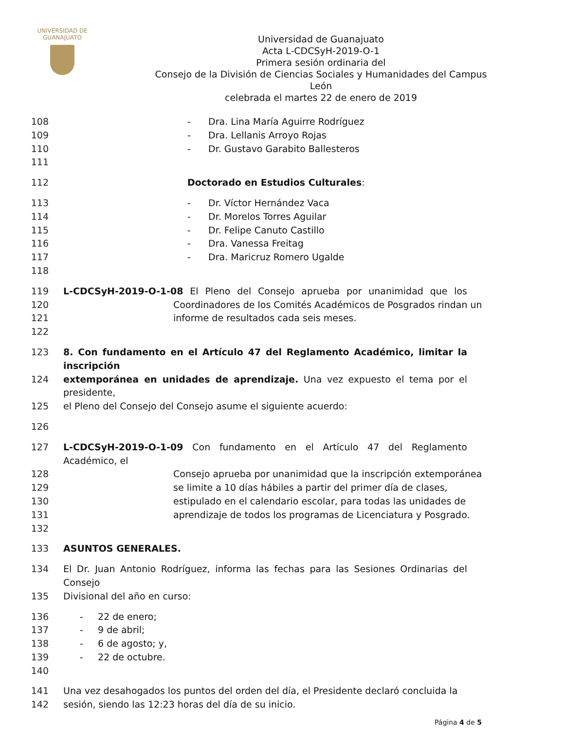UNIVERSIDAD DE
GUANAJUATO
Universidad de Guanajuato
Acta L-CDCSyH-2019-O-1
Primera sesión ordinaria del
Consejo de la División de Ciencias Sociales y Humanidades del Campus León
celebrada el martes 22 de enero de 2019
108 - Dra. Lina María Aguirre Rodríguez
109 - Dra. Lellanis Arroyo Rojas
110 - Dr. Gustavo Garabito Ballesteros
111
112 Doctorado en Estudios Culturales:
113 - Dr. Víctor Hernández Vaca
114 - Dr. Morelos Torres Aguilar
115 - Dr. Felipe Canuto Castillo
116 - Dra. Vanessa Freitag
117 - Dra. Maricruz Romero Ugalde
118
119 L-CDCSyH-2019-O-1-08 El Pleno del Consejo aprueba por unanimidad que los
120 Coordinadores de los Comités Académicos de Posgrados rindan un
121 informe de resultados cada seis meses.
122
123 8. Con fundamento en el Artículo 47 del Reglamento Académico, limitar la inscripción
124 extemporánea en unidades de aprendizaje. Una vez expuesto el tema por el presidente,
125 el Pleno del Consejo del Consejo asume el siguiente acuerdo:
126
127 L-CDCSyH-2019-O-1-09 Con fundamento en el Artículo 47 del Reglamento Académico, el
128 Consejo aprueba por unanimidad que la inscripción extemporánea
129 se limite a 10 días hábiles a partir del primer día de clases,
130 estipulado en el calendario escolar, para todas las unidades de
131 aprendizaje de todos los programas de Licenciatura y Posgrado.
132
133 ASUNTOS GENERALES.
134 El Dr. Juan Antonio Rodríguez, informa las fechas para las Sesiones Ordinarias del Consejo
135 Divisional del año en curso:
136 - 22 de enero;
137 - 9 de abril;
138 - 6 de agosto; y,
139 - 22 de octubre.
140
141 Una vez desahogados los puntos del orden del día, el Presidente declaró concluida la
142 sesión, siendo las 12:23 horas del día de su inicio.
Página 4 de 5